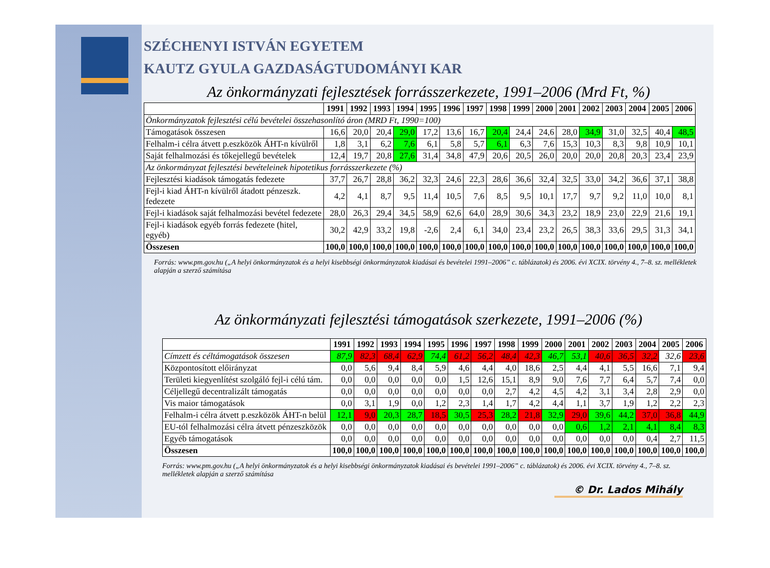SZÉCHENYI ISTVÁN EGYETEM
KAUTZ GYULA GAZDASÁGTUDOMÁNYI KAR
Az önkormányzati fejlesztések forrásszerkezete, 1991–2006 (Mrd Ft, %)
| | 1991 | 1992 | 1993 | 1994 | 1995 | 1996 | 1997 | 1998 | 1999 | 2000 | 2001 | 2002 | 2003 | 2004 | 2005 | 2006 |
| --- | --- | --- | --- | --- | --- | --- | --- | --- | --- | --- | --- | --- | --- | --- | --- | --- |
| Önkormányzatok fejlesztési célú bevételei összehasonlító áron (MRD Ft, 1990=100) | | | | | | | | | | | | | | | | |
| Támogatások összesen | 16,6 | 20,0 | 20,4 | 29,0 | 17,2 | 13,6 | 16,7 | 20,4 | 24,4 | 24,6 | 28,0 | 34,9 | 31,0 | 32,5 | 40,4 | 48,5 |
| Felhalm-i célra átvett p.eszközök ÁHT-n kívülről | 1,8 | 3,1 | 6,2 | 7,6 | 6,1 | 5,8 | 5,7 | 6,1 | 6,3 | 7,6 | 15,3 | 10,3 | 8,3 | 9,8 | 10,9 | 10,1 |
| Saját felhalmozási és tőkejellegű bevételek | 12,4 | 19,7 | 20,8 | 27,6 | 31,4 | 34,8 | 47,9 | 20,6 | 20,5 | 26,0 | 20,0 | 20,0 | 20,8 | 20,3 | 23,4 | 23,9 |
| Az önkormányzat fejlesztési bevételeinek hipotetikus forrásszerkezete (%) | | | | | | | | | | | | | | | | |
| Fejlesztési kiadások támogatás fedezete | 37,7 | 26,7 | 28,8 | 36,2 | 32,3 | 24,6 | 22,3 | 28,6 | 36,6 | 32,4 | 32,5 | 33,0 | 34,2 | 36,6 | 37,1 | 38,8 |
| Fejl-i kiad ÁHT-n kívülről átadott pénzeszk. fedezete | 4,2 | 4,1 | 8,7 | 9,5 | 11,4 | 10,5 | 7,6 | 8,5 | 9,5 | 10,1 | 17,7 | 9,7 | 9,2 | 11,0 | 10,0 | 8,1 |
| Fejl-i kiadások saját felhalmozási bevétel fedezete | 28,0 | 26,3 | 29,4 | 34,5 | 58,9 | 62,6 | 64,0 | 28,9 | 30,6 | 34,3 | 23,2 | 18,9 | 23,0 | 22,9 | 21,6 | 19,1 |
| Fejl-i kiadások egyéb forrás fedezete (hitel, egyéb) | 30,2 | 42,9 | 33,2 | 19,8 | -2,6 | 2,4 | 6,1 | 34,0 | 23,4 | 23,2 | 26,5 | 38,3 | 33,6 | 29,5 | 31,3 | 34,1 |
| Összesen | 100,0 | 100,0 | 100,0 | 100,0 | 100,0 | 100,0 | 100,0 | 100,0 | 100,0 | 100,0 | 100,0 | 100,0 | 100,0 | 100,0 | 100,0 | 100,0 |
Forrás: www.pm.gov.hu („A helyi önkormányzatok és a helyi kisebbségi önkormányzatok kiadásai és bevételei 1991–2006” c. táblázatok) és 2006. évi XCIX. törvény 4., 7–8. sz. mellékletek alapján a szerző számítása
Az önkormányzati fejlesztési támogatások szerkezete, 1991–2006 (%)
| | 1991 | 1992 | 1993 | 1994 | 1995 | 1996 | 1997 | 1998 | 1999 | 2000 | 2001 | 2002 | 2003 | 2004 | 2005 | 2006 |
| --- | --- | --- | --- | --- | --- | --- | --- | --- | --- | --- | --- | --- | --- | --- | --- | --- |
| Címzett és céltámogatások összesen | 87,9 | 82,3 | 68,4 | 62,9 | 74,4 | 61,2 | 56,2 | 48,4 | 42,3 | 46,7 | 53,1 | 40,6 | 36,5 | 32,2 | 32,6 | 23,6 |
| Központosított előirányzat | 0,0 | 5,6 | 9,4 | 8,4 | 5,9 | 4,6 | 4,4 | 4,0 | 18,6 | 2,5 | 4,4 | 4,1 | 5,5 | 16,6 | 7,1 | 9,4 |
| Területi kiegyenlítést szolgáló fejl-i célú tám. | 0,0 | 0,0 | 0,0 | 0,0 | 0,0 | 1,5 | 12,6 | 15,1 | 8,9 | 9,0 | 7,6 | 7,7 | 6,4 | 5,7 | 7,4 | 0,0 |
| Céljellegű decentralizált támogatás | 0,0 | 0,0 | 0,0 | 0,0 | 0,0 | 0,0 | 0,0 | 2,7 | 4,2 | 4,5 | 4,2 | 3,1 | 3,4 | 2,8 | 2,9 | 0,0 |
| Vis maior támogatások | 0,0 | 3,1 | 1,9 | 0,0 | 1,2 | 2,3 | 1,4 | 1,7 | 4,2 | 4,4 | 1,1 | 3,7 | 1,9 | 1,2 | 2,2 | 2,3 |
| Felhalm-i célra átvett p.eszközök ÁHT-n belül | 12,1 | 9,0 | 20,3 | 28,7 | 18,5 | 30,5 | 25,3 | 28,2 | 21,8 | 32,9 | 29,0 | 39,6 | 44,2 | 37,0 | 36,8 | 44,9 |
| EU-tól felhalmozási célra átvett pénzeszközök | 0,0 | 0,0 | 0,0 | 0,0 | 0,0 | 0,0 | 0,0 | 0,0 | 0,0 | 0,0 | 0,6 | 1,2 | 2,1 | 4,1 | 8,4 | 8,3 |
| Egyéb támogatások | 0,0 | 0,0 | 0,0 | 0,0 | 0,0 | 0,0 | 0,0 | 0,0 | 0,0 | 0,0 | 0,0 | 0,0 | 0,0 | 0,4 | 2,7 | 11,5 |
| Összesen | 100,0 | 100,0 | 100,0 | 100,0 | 100,0 | 100,0 | 100,0 | 100,0 | 100,0 | 100,0 | 100,0 | 100,0 | 100,0 | 100,0 | 100,0 | 100,0 |
Forrás: www.pm.gov.hu („A helyi önkormányzatok és a helyi kisebbségi önkormányzatok kiadásai és bevételei 1991–2006” c. táblázatok) és 2006. évi XCIX. törvény 4., 7–8. sz. mellékletek alapján a szerző számítása
© Dr. Lados Mihály